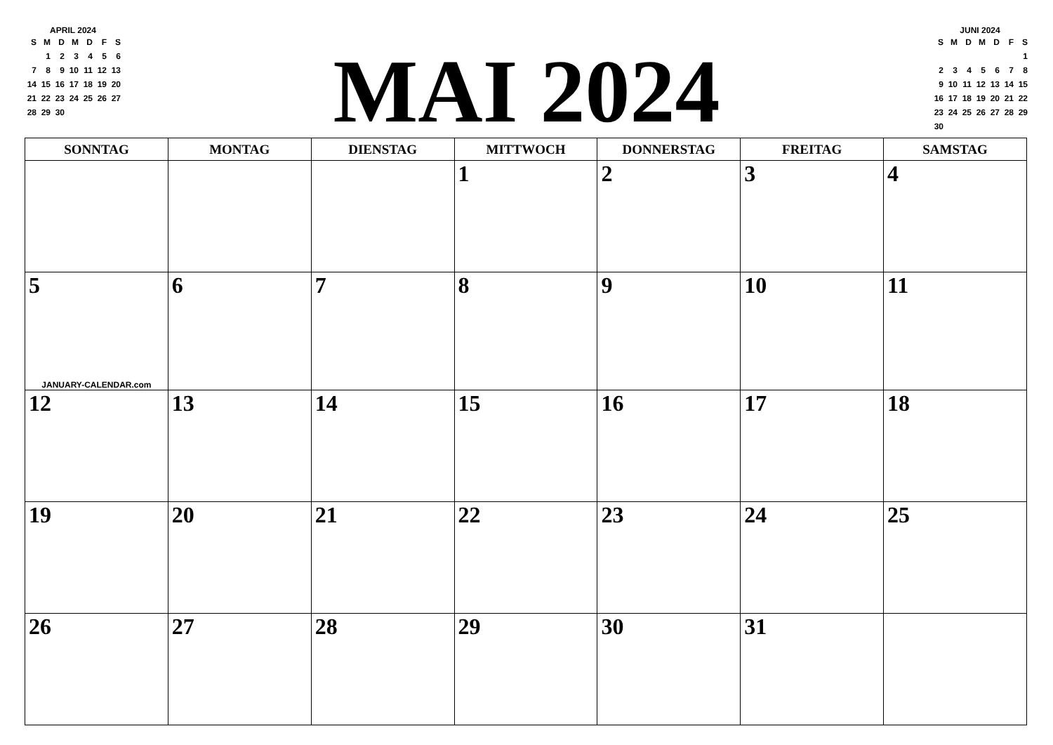APRIL 2024
| S | M | D | M | D | F | S |
| | 1 | 2 | 3 | 4 | 5 | 6 |
| 7 | 8 | 9 | 10 | 11 | 12 | 13 |
| 14 | 15 | 16 | 17 | 18 | 19 | 20 |
| 21 | 22 | 23 | 24 | 25 | 26 | 27 |
| 28 | 29 | 30 | | | | |
MAI 2024
JUNI 2024
| S | M | D | M | D | F | S |
| | | | | | | 1 |
| 2 | 3 | 4 | 5 | 6 | 7 | 8 |
| 9 | 10 | 11 | 12 | 13 | 14 | 15 |
| 16 | 17 | 18 | 19 | 20 | 21 | 22 |
| 23 | 24 | 25 | 26 | 27 | 28 | 29 |
| 30 | | | | | | |
| SONNTAG | MONTAG | DIENSTAG | MITTWOCH | DONNERSTAG | FREITAG | SAMSTAG |
| --- | --- | --- | --- | --- | --- | --- |
| | | | 1 | 2 | 3 | 4 |
| 5 JANUARY-CALENDAR.com | 6 | 7 | 8 | 9 | 10 | 11 |
| 12 | 13 | 14 | 15 | 16 | 17 | 18 |
| 19 | 20 | 21 | 22 | 23 | 24 | 25 |
| 26 | 27 | 28 | 29 | 30 | 31 | |